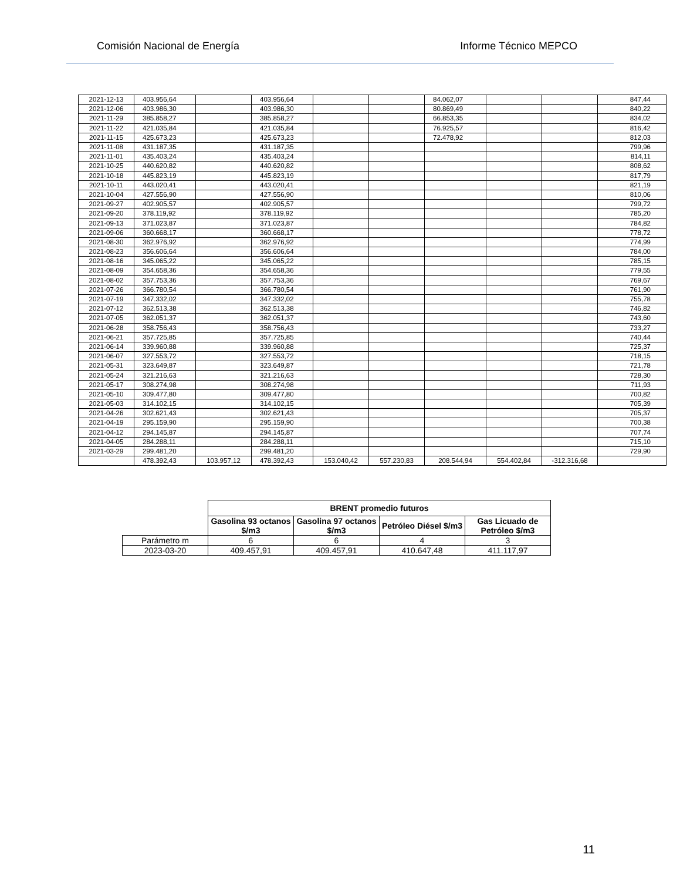Comisión Nacional de Energía Informe Técnico MEPCO
| 2021-12-13 | 403.956,64 | | 403.956,64 | | | 84.062,07 | | | 847,44 |
| 2021-12-06 | 403.986,30 | | 403.986,30 | | | 80.869,49 | | | 840,22 |
| 2021-11-29 | 385.858,27 | | 385.858,27 | | | 66.853,35 | | | 834,02 |
| 2021-11-22 | 421.035,84 | | 421.035,84 | | | 76.925,57 | | | 816,42 |
| 2021-11-15 | 425.673,23 | | 425.673,23 | | | 72.478,92 | | | 812,03 |
| 2021-11-08 | 431.187,35 | | 431.187,35 | | | | | | 799,96 |
| 2021-11-01 | 435.403,24 | | 435.403,24 | | | | | | 814,11 |
| 2021-10-25 | 440.620,82 | | 440.620,82 | | | | | | 808,62 |
| 2021-10-18 | 445.823,19 | | 445.823,19 | | | | | | 817,79 |
| 2021-10-11 | 443.020,41 | | 443.020,41 | | | | | | 821,19 |
| 2021-10-04 | 427.556,90 | | 427.556,90 | | | | | | 810,06 |
| 2021-09-27 | 402.905,57 | | 402.905,57 | | | | | | 799,72 |
| 2021-09-20 | 378.119,92 | | 378.119,92 | | | | | | 785,20 |
| 2021-09-13 | 371.023,87 | | 371.023,87 | | | | | | 784,82 |
| 2021-09-06 | 360.668,17 | | 360.668,17 | | | | | | 778,72 |
| 2021-08-30 | 362.976,92 | | 362.976,92 | | | | | | 774,99 |
| 2021-08-23 | 356.606,64 | | 356.606,64 | | | | | | 784,00 |
| 2021-08-16 | 345.065,22 | | 345.065,22 | | | | | | 785,15 |
| 2021-08-09 | 354.658,36 | | 354.658,36 | | | | | | 779,55 |
| 2021-08-02 | 357.753,36 | | 357.753,36 | | | | | | 769,67 |
| 2021-07-26 | 366.780,54 | | 366.780,54 | | | | | | 761,90 |
| 2021-07-19 | 347.332,02 | | 347.332,02 | | | | | | 755,78 |
| 2021-07-12 | 362.513,38 | | 362.513,38 | | | | | | 746,82 |
| 2021-07-05 | 362.051,37 | | 362.051,37 | | | | | | 743,60 |
| 2021-06-28 | 358.756,43 | | 358.756,43 | | | | | | 733,27 |
| 2021-06-21 | 357.725,85 | | 357.725,85 | | | | | | 740,44 |
| 2021-06-14 | 339.960,88 | | 339.960,88 | | | | | | 725,37 |
| 2021-06-07 | 327.553,72 | | 327.553,72 | | | | | | 718,15 |
| 2021-05-31 | 323.649,87 | | 323.649,87 | | | | | | 721,78 |
| 2021-05-24 | 321.216,63 | | 321.216,63 | | | | | | 728,30 |
| 2021-05-17 | 308.274,98 | | 308.274,98 | | | | | | 711,93 |
| 2021-05-10 | 309.477,80 | | 309.477,80 | | | | | | 700,82 |
| 2021-05-03 | 314.102,15 | | 314.102,15 | | | | | | 705,39 |
| 2021-04-26 | 302.621,43 | | 302.621,43 | | | | | | 705,37 |
| 2021-04-19 | 295.159,90 | | 295.159,90 | | | | | | 700,38 |
| 2021-04-12 | 294.145,87 | | 294.145,87 | | | | | | 707,74 |
| 2021-04-05 | 284.288,11 | | 284.288,11 | | | | | | 715,10 |
| 2021-03-29 | 299.481,20 | | 299.481,20 | | | | | | 729,90 |
| | 478.392,43 | 103.957,12 | 478.392,43 | 153.040,42 | 557.230,83 | 208.544,94 | 554.402,84 | -312.316,68 | |
| | BRENT promedio futuros | | | |
| --- | --- | --- | --- | --- |
| | Gasolina 93 octanos $/m3 | Gasolina 97 octanos $/m3 | Petróleo Diésel $/m3 | Gas Licuado de Petróleo $/m3 |
| Parámetro m | 6 | 6 | 4 | 3 |
| 2023-03-20 | 409.457,91 | 409.457,91 | 410.647,48 | 411.117,97 |
11